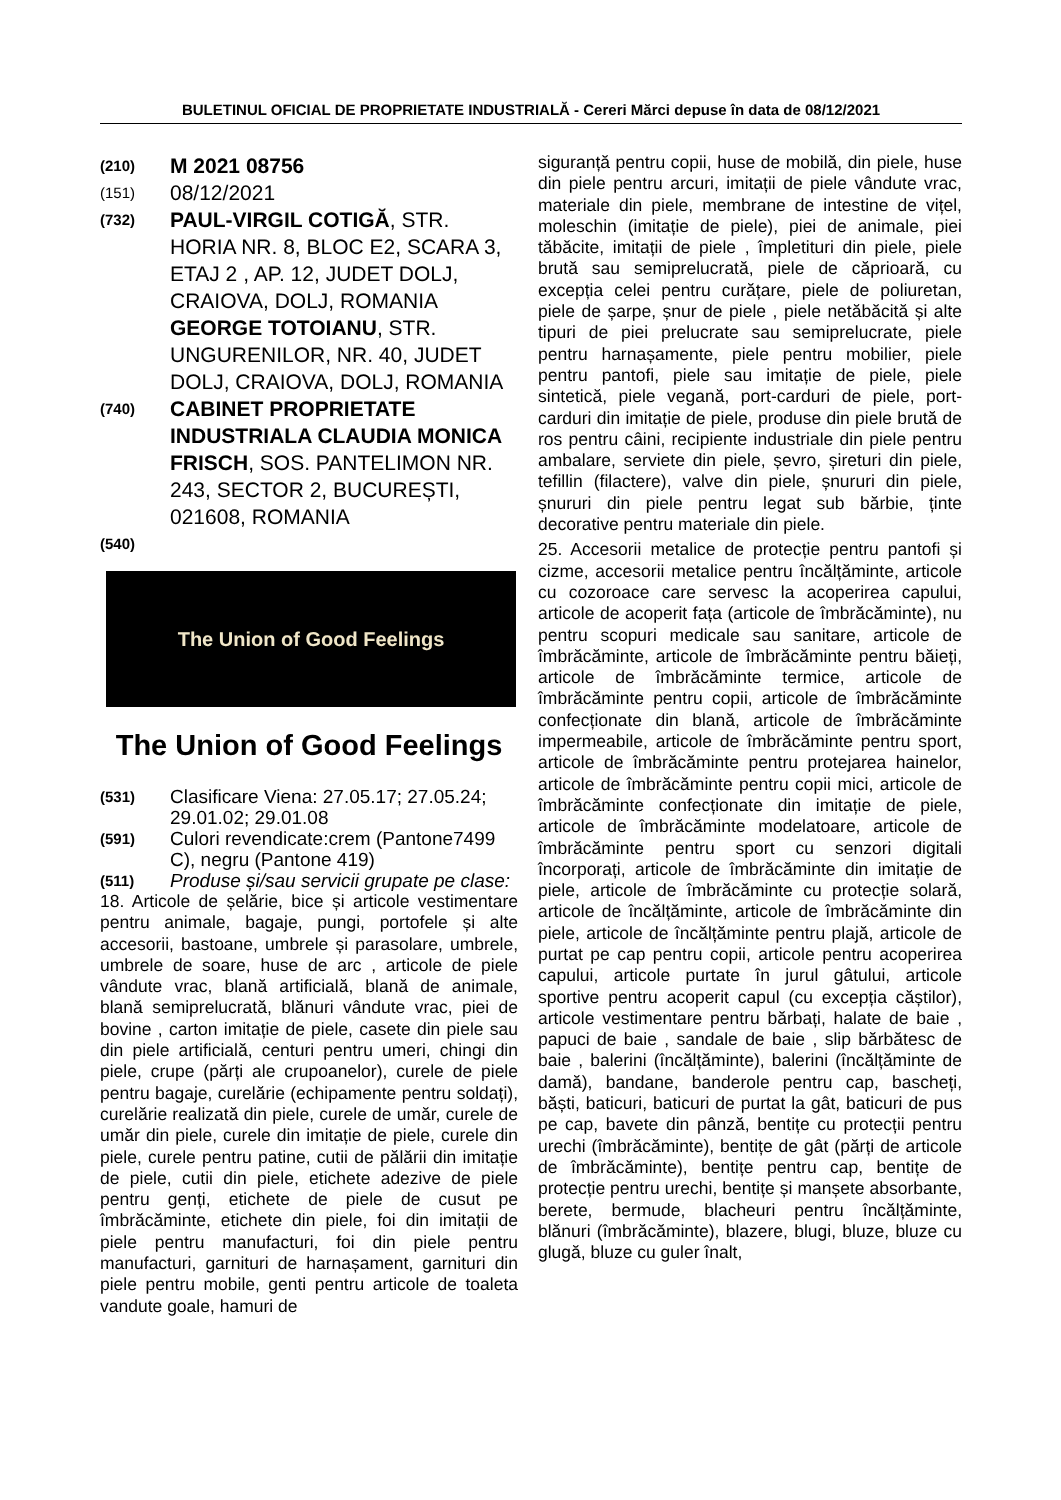BULETINUL OFICIAL DE PROPRIETATE INDUSTRIALĂ - Cereri Mărci depuse în data de 08/12/2021
(210) M 2021 08756
(151) 08/12/2021
(732) PAUL-VIRGIL COTIGĂ, STR. HORIA NR. 8, BLOC E2, SCARA 3, ETAJ 2 , AP. 12, JUDET DOLJ, CRAIOVA, DOLJ, ROMANIA
GEORGE TOTOIANU, STR. UNGURENILOR, NR. 40, JUDET DOLJ, CRAIOVA, DOLJ, ROMANIA
(740) CABINET PROPRIETATE INDUSTRIALA CLAUDIA MONICA FRISCH, SOS. PANTELIMON NR. 243, SECTOR 2, BUCUREȘTI, 021608, ROMANIA
(540)
The Union of Good Feelings
The Union of Good Feelings
(531) Clasificare Viena: 27.05.17; 27.05.24; 29.01.02; 29.01.08
(591) Culori revendicate:crem (Pantone7499 C), negru (Pantone 419)
(511) Produse și/sau servicii grupate pe clase:
18. Articole de șelărie, bice și articole vestimentare pentru animale, bagaje, pungi, portofele și alte accesorii, bastoane, umbrele și parasolare, umbrele, umbrele de soare, huse de arc , articole de piele vândute vrac, blană artificială, blană de animale, blană semiprelucrată, blănuri vândute vrac, piei de bovine , carton imitație de piele, casete din piele sau din piele artificială, centuri pentru umeri, chingi din piele, crupe (părți ale crupoanelor), curele de piele pentru bagaje, curelărie (echipamente pentru soldați), curelărie realizată din piele, curele de umăr, curele de umăr din piele, curele din imitație de piele, curele din piele, curele pentru patine, cutii de pălării din imitație de piele, cutii din piele, etichete adezive de piele pentru genți, etichete de piele de cusut pe îmbrăcăminte, etichete din piele, foi din imitații de piele pentru manufacturi, foi din piele pentru manufacturi, garnituri de harnașament, garnituri din piele pentru mobile, genti pentru articole de toaleta vandute goale, hamuri de
siguranță pentru copii, huse de mobilă, din piele, huse din piele pentru arcuri, imitații de piele vândute vrac, materiale din piele, membrane de intestine de vițel, moleschin (imitație de piele), piei de animale, piei tăbăcite, imitații de piele , împletituri din piele, piele brută sau semiprelucrată, piele de căprioară, cu excepția celei pentru curățare, piele de poliuretan, piele de șarpe, șnur de piele , piele netăbăcită și alte tipuri de piei prelucrate sau semiprelucrate, piele pentru harnașamente, piele pentru mobilier, piele pentru pantofi, piele sau imitație de piele, piele sintetică, piele vegană, port-carduri de piele, port-carduri din imitație de piele, produse din piele brută de ros pentru câini, recipiente industriale din piele pentru ambalare, serviete din piele, șevro, șireturi din piele, tefillin (filactere), valve din piele, șnururi din piele, șnururi din piele pentru legat sub bărbie, ținte decorative pentru materiale din piele.
25. Accesorii metalice de protecție pentru pantofi și cizme, accesorii metalice pentru încălțăminte, articole cu cozoroace care servesc la acoperirea capului, articole de acoperit fața (articole de îmbrăcăminte), nu pentru scopuri medicale sau sanitare, articole de îmbrăcăminte, articole de îmbrăcăminte pentru băieți, articole de îmbrăcăminte termice, articole de îmbrăcăminte pentru copii, articole de îmbrăcăminte confecționate din blană, articole de îmbrăcăminte impermeabile, articole de îmbrăcăminte pentru sport, articole de îmbrăcăminte pentru protejarea hainelor, articole de îmbrăcăminte pentru copii mici, articole de îmbrăcăminte confecționate din imitație de piele, articole de îmbrăcăminte modelatoare, articole de îmbrăcăminte pentru sport cu senzori digitali încorporați, articole de îmbrăcăminte din imitație de piele, articole de îmbrăcăminte cu protecție solară, articole de încălțăminte, articole de îmbrăcăminte din piele, articole de încălțăminte pentru plajă, articole de purtat pe cap pentru copii, articole pentru acoperirea capului, articole purtate în jurul gâtului, articole sportive pentru acoperit capul (cu excepția căștilor), articole vestimentare pentru bărbați, halate de baie , papuci de baie , sandale de baie , slip bărbătesc de baie , balerini (încălțăminte), balerini (încălțăminte de damă), bandane, banderole pentru cap, bascheți, băști, baticuri, baticuri de purtat la gât, baticuri de pus pe cap, bavete din pânză, bentițe cu protecții pentru urechi (îmbrăcăminte), bentițe de gât (părți de articole de îmbrăcăminte), bentițe pentru cap, bentițe de protecție pentru urechi, bentițe și manșete absorbante, berete, bermude, blacheuri pentru încălțăminte, blănuri (îmbrăcăminte), blazere, blugi, bluze, bluze cu glugă, bluze cu guler înalt,